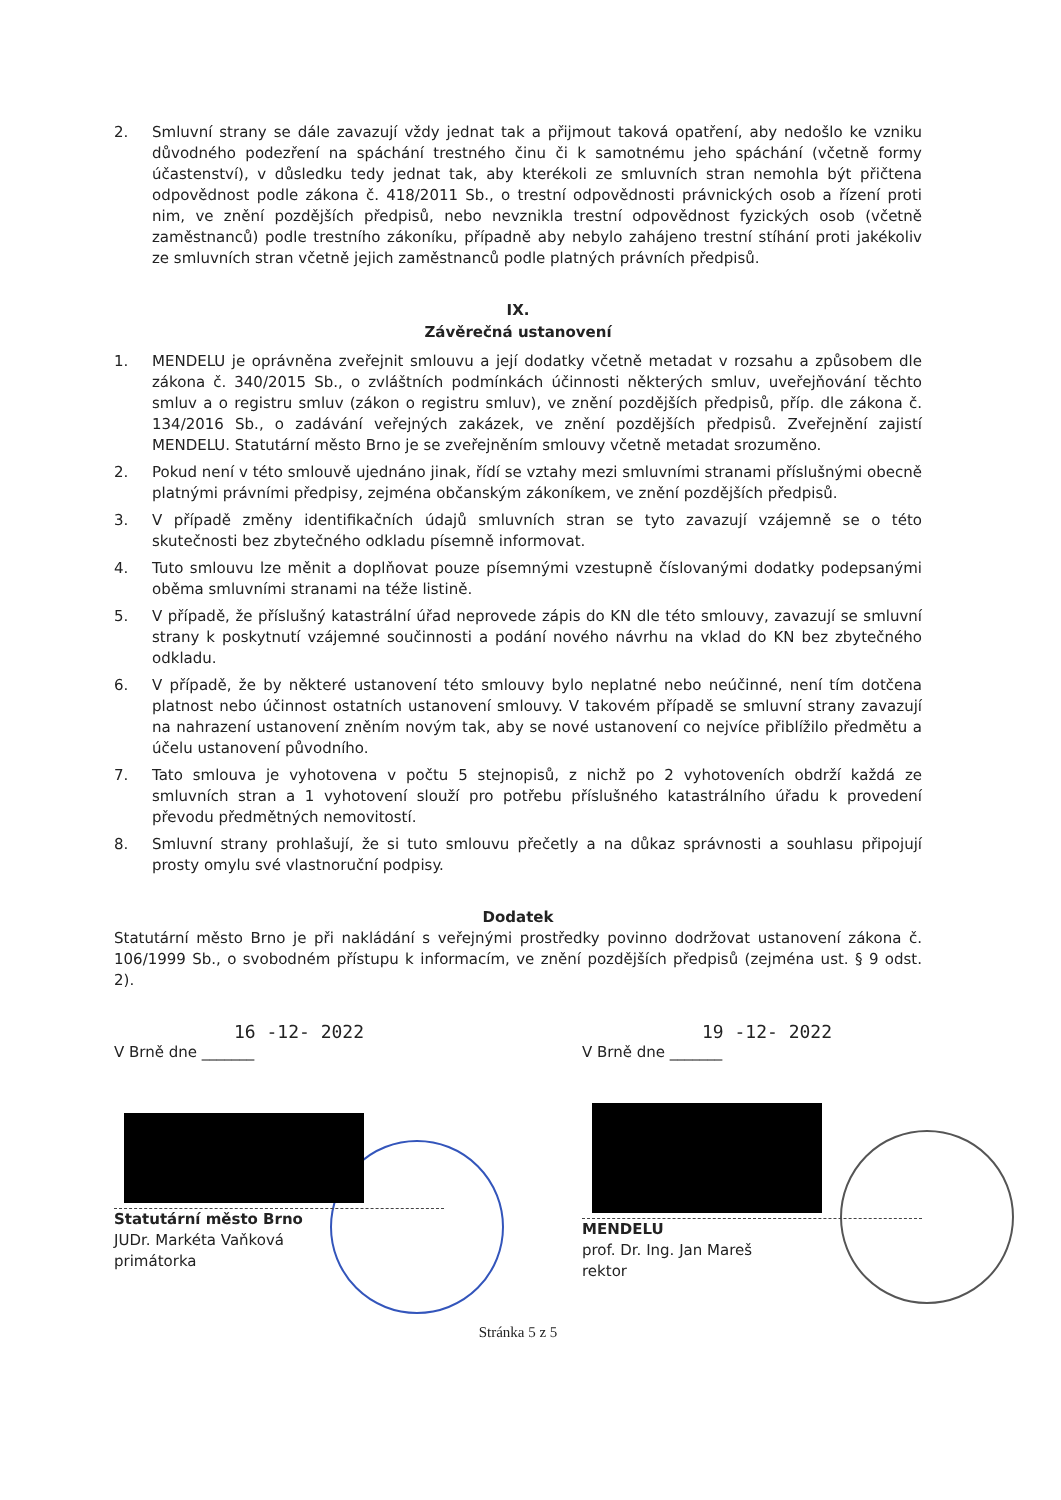2. Smluvní strany se dále zavazují vždy jednat tak a přijmout taková opatření, aby nedošlo ke vzniku důvodného podezření na spáchání trestného činu či k samotnému jeho spáchání (včetně formy účastenství), v důsledku tedy jednat tak, aby kterékoli ze smluvních stran nemohla být přičtena odpovědnost podle zákona č. 418/2011 Sb., o trestní odpovědnosti právnických osob a řízení proti nim, ve znění pozdějších předpisů, nebo nevznikla trestní odpovědnost fyzických osob (včetně zaměstnanců) podle trestního zákoníku, případně aby nebylo zahájeno trestní stíhání proti jakékoliv ze smluvních stran včetně jejich zaměstnanců podle platných právních předpisů.
IX.
Závěrečná ustanovení
1. MENDELU je oprávněna zveřejnit smlouvu a její dodatky včetně metadat v rozsahu a způsobem dle zákona č. 340/2015 Sb., o zvláštních podmínkách účinnosti některých smluv, uveřejňování těchto smluv a o registru smluv (zákon o registru smluv), ve znění pozdějších předpisů, příp. dle zákona č. 134/2016 Sb., o zadávání veřejných zakázek, ve znění pozdějších předpisů. Zveřejnění zajistí MENDELU. Statutární město Brno je se zveřejněním smlouvy včetně metadat srozuměno.
2. Pokud není v této smlouvě ujednáno jinak, řídí se vztahy mezi smluvními stranami příslušnými obecně platnými právními předpisy, zejména občanským zákoníkem, ve znění pozdějších předpisů.
3. V případě změny identifikačních údajů smluvních stran se tyto zavazují vzájemně se o této skutečnosti bez zbytečného odkladu písemně informovat.
4. Tuto smlouvu lze měnit a doplňovat pouze písemnými vzestupně číslovanými dodatky podepsanými oběma smluvními stranami na téže listině.
5. V případě, že příslušný katastrální úřad neprovede zápis do KN dle této smlouvy, zavazují se smluvní strany k poskytnutí vzájemné součinnosti a podání nového návrhu na vklad do KN bez zbytečného odkladu.
6. V případě, že by některé ustanovení této smlouvy bylo neplatné nebo neúčinné, není tím dotčena platnost nebo účinnost ostatních ustanovení smlouvy. V takovém případě se smluvní strany zavazují na nahrazení ustanovení zněním novým tak, aby se nové ustanovení co nejvíce přiblížilo předmětu a účelu ustanovení původního.
7. Tato smlouva je vyhotovena v počtu 5 stejnopisů, z nichž po 2 vyhotoveních obdrží každá ze smluvních stran a 1 vyhotovení slouží pro potřebu příslušného katastrálního úřadu k provedení převodu předmětných nemovitostí.
8. Smluvní strany prohlašují, že si tuto smlouvu přečetly a na důkaz správnosti a souhlasu připojují prosty omylu své vlastnoruční podpisy.
Dodatek
Statutární město Brno je při nakládání s veřejnými prostředky povinno dodržovat ustanovení zákona č. 106/1999 Sb., o svobodném přístupu k informacím, ve znění pozdějších předpisů (zejména ust. § 9 odst. 2).
16 -12- 2022
V Brně dne _______
Statutární město Brno
JUDr. Markéta Vaňková
primátorka
19 -12- 2022
V Brně dne _______
MENDELU
prof. Dr. Ing. Jan Mareš
rektor
Stránka 5 z 5